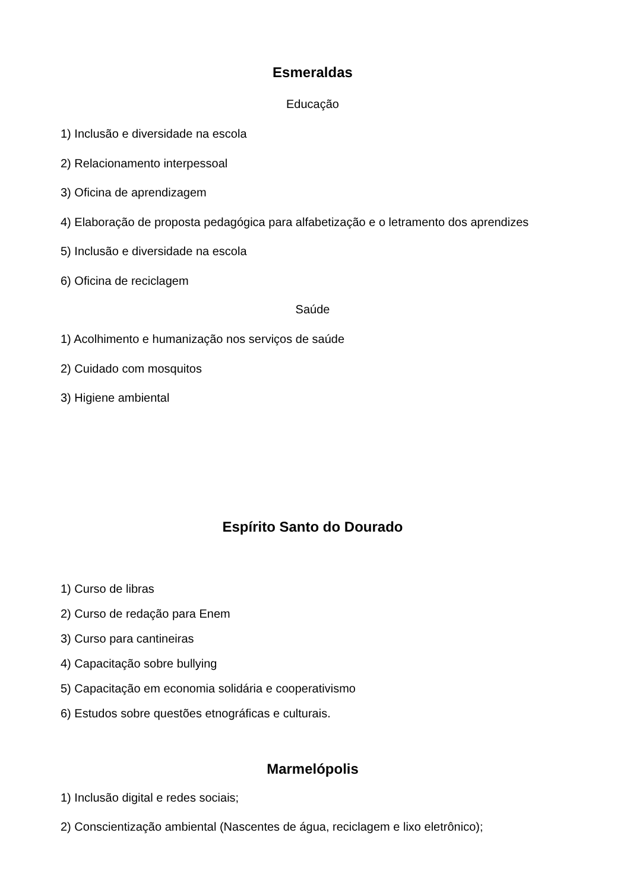Esmeraldas
Educação
1) Inclusão e diversidade na escola
2) Relacionamento interpessoal
3) Oficina de aprendizagem
4) Elaboração de proposta pedagógica para alfabetização e o letramento dos aprendizes
5) Inclusão e diversidade na escola
6) Oficina de reciclagem
Saúde
1) Acolhimento e humanização nos serviços de saúde
2) Cuidado com mosquitos
3) Higiene ambiental
Espírito Santo do Dourado
1) Curso de libras
2) Curso de redação para Enem
3) Curso para cantineiras
4) Capacitação sobre bullying
5) Capacitação em economia solidária e cooperativismo
6) Estudos sobre questões etnográficas e culturais.
Marmelópolis
1) Inclusão digital e redes sociais;
2) Conscientização ambiental (Nascentes de água, reciclagem e lixo eletrônico);